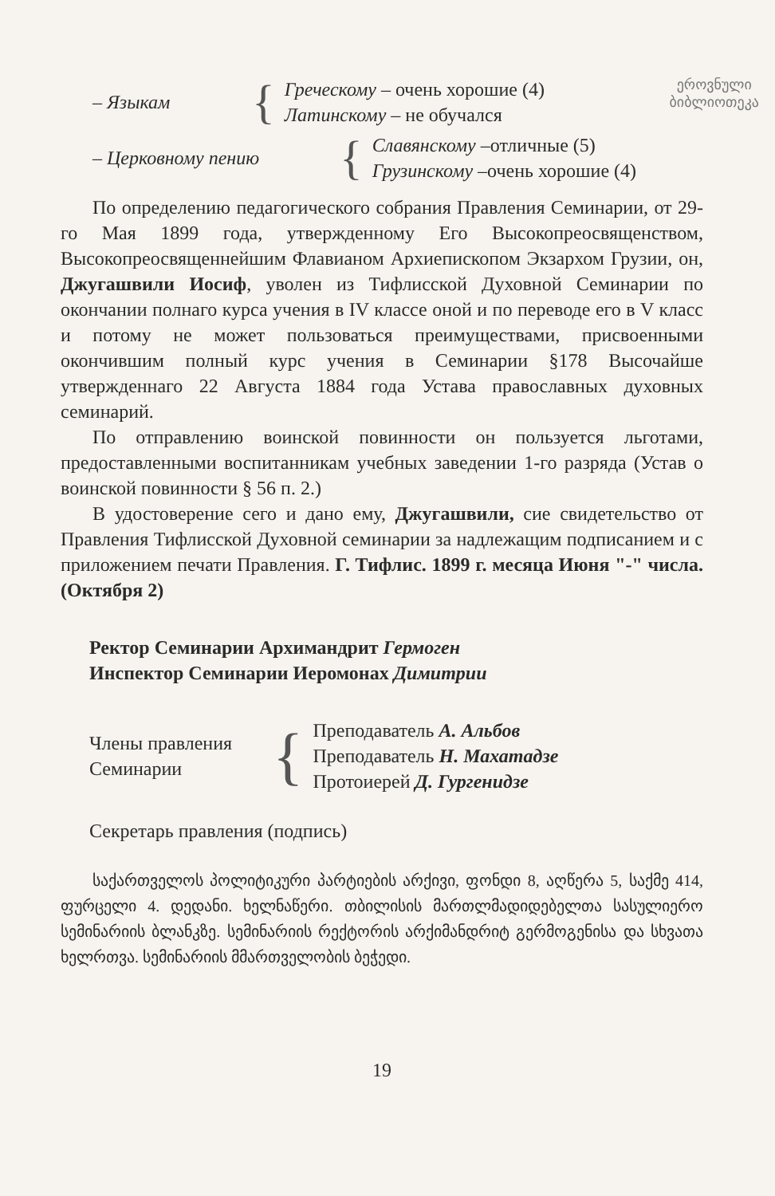ეროვნული
ბიბლიოთეკა
– Языкам {
Греческому – очень хорошие (4)
Латинскому – не обучался
– Церковному пению {
Славянскому –отличные (5)
Грузинскому –очень хорошие (4)
По определению педагогического собрания Правления Семинарии, от 29-го Мая 1899 года, утвержденному Его Высокопреосвященством, Высокопреосвященнейшим Флавианом Архиепископом Экзархом Грузии, он, Джугашвили Иосиф, уволен из Тифлисской Духовной Семинарии по окончании полнаго курса учения в IV классе оной и по переводе его в V класс и потому не может пользоваться преимуществами, присвоенными окончившим полный курс учения в Семинарии §178 Высочайше утвержденнаго 22 Августа 1884 года Устава православных духовных семинарий.
По отправлению воинской повинности он пользуется льготами, предоставленными воспитанникам учебных заведении 1-го разряда (Устав о воинской повинности § 56 п. 2.)
В удостоверение сего и дано ему, Джугашвили, сие свидетельство от Правления Тифлисской Духовной семинарии за надлежащим подписанием и с приложением печати Правления. Г. Тифлис. 1899 г. месяца Июня "-" числа. (Октября 2)
Ректор Семинарии Архимандрит Гермоген
Инспектор Семинарии Иеромонах Димитрии
Члены правления
Семинарии
{
Преподаватель А. Альбов
Преподаватель Н. Махатадзе
Протоиерей Д. Гургенидзе
Секретарь правления (подпись)
საქართველოს პოლიტიკური პარტიების არქივი, ფონდი 8, აღწერა 5, საქმე 414, ფურცელი 4. დედანი. ხელნაწერი. თბილისის მართლმადიდებელთა სასულიერო სემინარიის ბლანკზე. სემინარიის რექტორის არქიმანდრიტ გერმოგენისა და სხვათა ხელრთვა. სემინარიის მმართველობის ბეჭედი.
19